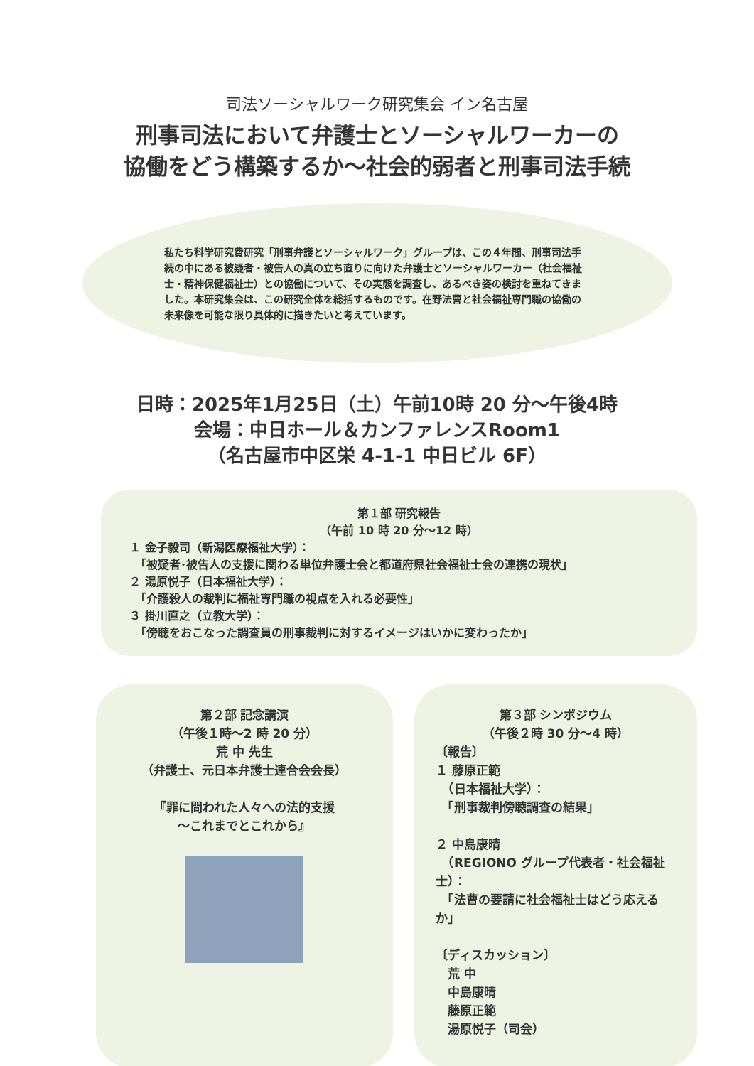司法ソーシャルワーク研究集会 イン名古屋
刑事司法において弁護士とソーシャルワーカーの
協働をどう構築するか～社会的弱者と刑事司法手続
私たち科学研究費研究「刑事弁護とソーシャルワーク」グループは、この４年間、刑事司法手続の中にある被疑者・被告人の真の立ち直りに向けた弁護士とソーシャルワーカー（社会福祉士・精神保健福祉士）との協働について、その実態を調査し、あるべき姿の検討を重ねてきました。本研究集会は、この研究全体を総括するものです。在野法曹と社会福祉専門職の協働の未来像を可能な限り具体的に描きたいと考えています。
日時：2025年1月25日（土）午前10時 20 分～午後4時
会場：中日ホール＆カンファレンスRoom1
（名古屋市中区栄 4-1-1 中日ビル 6F）
第１部 研究報告
（午前 10 時 20 分～12 時）
１ 金子毅司（新潟医療福祉大学）：
　「被疑者･被告人の支援に関わる単位弁護士会と都道府県社会福祉士会の連携の現状」
２ 湯原悦子（日本福祉大学）：
　「介護殺人の裁判に福祉専門職の視点を入れる必要性」
３ 掛川直之（立教大学）：
　「傍聴をおこなった調査員の刑事裁判に対するイメージはいかに変わったか」
第２部 記念講演
（午後１時～2 時 20 分）
荒 中 先生
（弁護士、元日本弁護士連合会会長）
『罪に問われた人々への法的支援
～これまでとこれから』
第３部 シンポジウム
（午後２時 30 分～4 時）
〔報告〕
１ 藤原正範
　（日本福祉大学）：
　「刑事裁判傍聴調査の結果」
２ 中島康晴
　（REGIONO グループ代表者・社会福祉士）：
　「法曹の要請に社会福祉士はどう応えるか」
〔ディスカッション〕
　荒 中
　中島康晴
　藤原正範
　湯原悦子（司会）